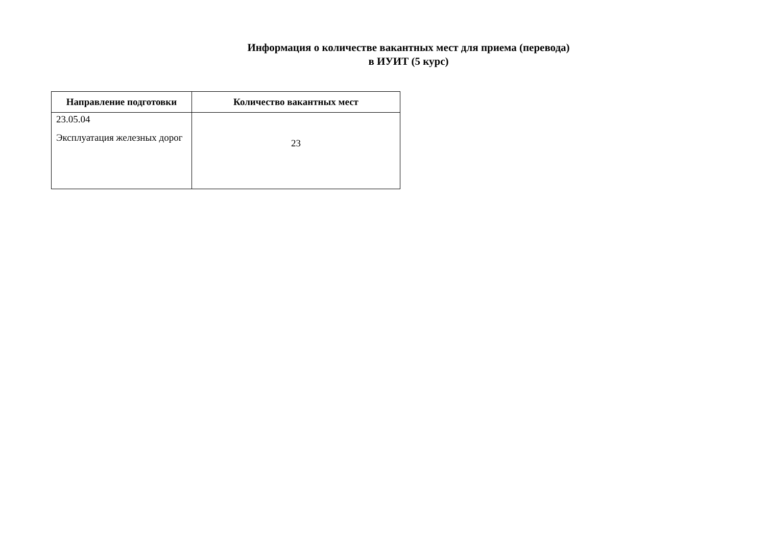Информация о количестве вакантных мест для приема (перевода)
в ИУИТ (5 курс)
| Направление подготовки | Количество вакантных мест |
| --- | --- |
| 23.05.04 Эксплуатация железных дорог | 23 |